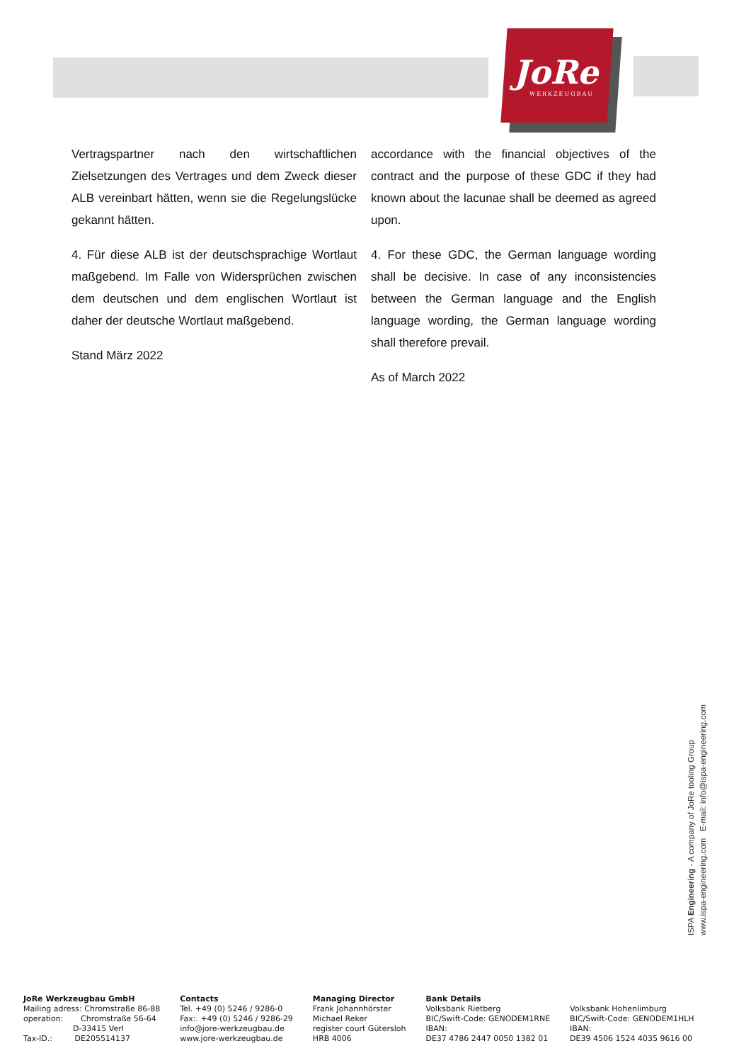JoRe
WERKZEUGBAU
Vertragspartner nach den wirtschaftlichen Zielsetzungen des Vertrages und dem Zweck dieser ALB vereinbart hätten, wenn sie die Regelungslücke gekannt hätten.
4. Für diese ALB ist der deutschsprachige Wortlaut maßgebend. Im Falle von Widersprüchen zwischen dem deutschen und dem englischen Wortlaut ist daher der deutsche Wortlaut maßgebend.
Stand März 2022
accordance with the financial objectives of the contract and the purpose of these GDC if they had known about the lacunae shall be deemed as agreed upon.
4. For these GDC, the German language wording shall be decisive. In case of any inconsistencies between the German language and the English language wording, the German language wording shall therefore prevail.
As of March 2022
ISPA Engineering - A company of JoRe tooling Group
www.ispa-engineering.com E-mail: info@ispa-engineering.com
JoRe Werkzeugbau GmbH
Mailing adress: Chromstraße 86-88
operation: Chromstraße 56-64
D-33415 Verl
Tax-ID.: DE205514137
Contacts
Tel. +49 (0) 5246 / 9286-0
Fax:. +49 (0) 5246 / 9286-29
info@jore-werkzeugbau.de
www.jore-werkzeugbau.de
Managing Director
Frank Johannhörster
Michael Reker
register court Gütersloh
HRB 4006
Bank Details
Volksbank Rietberg
BIC/Swift-Code: GENODEM1RNE
IBAN:
DE37 4786 2447 0050 1382 01
Volksbank Hohenlimburg
BIC/Swift-Code: GENODEM1HLH
IBAN:
DE39 4506 1524 4035 9616 00